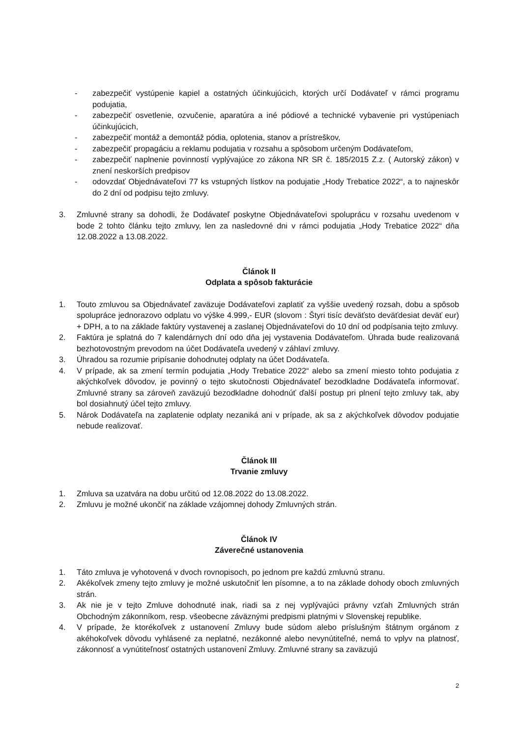- zabezpečiť vystúpenie kapiel a ostatných účinkujúcich, ktorých určí Dodávateľ v rámci programu podujatia,
- zabezpečiť osvetlenie, ozvučenie, aparatúra a iné pódiové a technické vybavenie pri vystúpeniach účinkujúcich,
- zabezpečiť montáž a demontáž pódia, oplotenia, stanov a prístreškov,
- zabezpečiť propagáciu a reklamu podujatia v rozsahu a spôsobom určeným Dodávateľom,
- zabezpečiť naplnenie povinností vyplývajúce zo zákona NR SR č. 185/2015 Z.z. ( Autorský zákon) v znení neskorších predpisov
- odovzdať Objednávateľovi 77 ks vstupných lístkov na podujatie „Hody Trebatice 2022“, a to najneskôr do 2 dní od podpisu tejto zmluvy.
3. Zmluvné strany sa dohodli, že Dodávateľ poskytne Objednávateľovi spoluprácu v rozsahu uvedenom v bode 2 tohto článku tejto zmluvy, len za nasledovné dni v rámci podujatia „Hody Trebatice 2022“ dňa 12.08.2022 a 13.08.2022.
Článok II
Odplata a spôsob fakturácie
1. Touto zmluvou sa Objednávateľ zaväzuje Dodávateľovi zaplatiť za vyššie uvedený rozsah, dobu a spôsob spolupráce jednorazovo odplatu vo výške 4.999,- EUR (slovom : Štyri tisíc deväťsto deväťdesiat deväť eur) + DPH, a to na základe faktúry vystavenej a zaslanej Objednávateľovi do 10 dní od podpísania tejto zmluvy.
2. Faktúra je splatná do 7 kalendárnych dní odo dňa jej vystavenia Dodávateľom. Úhrada bude realizovaná bezhotovostným prevodom na účet Dodávateľa uvedený v záhlaví zmluvy.
3. Úhradou sa rozumie pripísanie dohodnutej odplaty na účet Dodávateľa.
4. V prípade, ak sa zmení termín podujatia „Hody Trebatice 2022“ alebo sa zmení miesto tohto podujatia z akýchkoľvek dôvodov, je povinný o tejto skutočnosti Objednávateľ bezodkladne Dodávateľa informovať. Zmluvné strany sa zároveň zaväzujú bezodkladne dohodnúť ďalší postup pri plnení tejto zmluvy tak, aby bol dosiahnutý účel tejto zmluvy.
5. Nárok Dodávateľa na zaplatenie odplaty nezaniká ani v prípade, ak sa z akýchkoľvek dôvodov podujatie nebude realizovať.
Článok III
Trvanie zmluvy
1. Zmluva sa uzatvára na dobu určitú od 12.08.2022 do 13.08.2022.
2. Zmluvu je možné ukončiť na základe vzájomnej dohody Zmluvných strán.
Článok IV
Záverečné ustanovenia
1. Táto zmluva je vyhotovená v dvoch rovnopisoch, po jednom pre každú zmluvnú stranu.
2. Akékoľvek zmeny tejto zmluvy je možné uskutočniť len písomne, a to na základe dohody oboch zmluvných strán.
3. Ak nie je v tejto Zmluve dohodnuté inak, riadi sa z nej vyplývajúci právny vzťah Zmluvných strán Obchodným zákonníkom, resp. všeobecne záväznými predpismi platnými v Slovenskej republike.
4. V prípade, že ktorékoľvek z ustanovení Zmluvy bude súdom alebo príslušným štátnym orgánom z akéhokoľvek dôvodu vyhlásené za neplatné, nezákonné alebo nevynútiteľné, nemá to vplyv na platnosť, zákonnosť a vynútiteľnosť ostatných ustanovení Zmluvy. Zmluvné strany sa zaväzujú
2